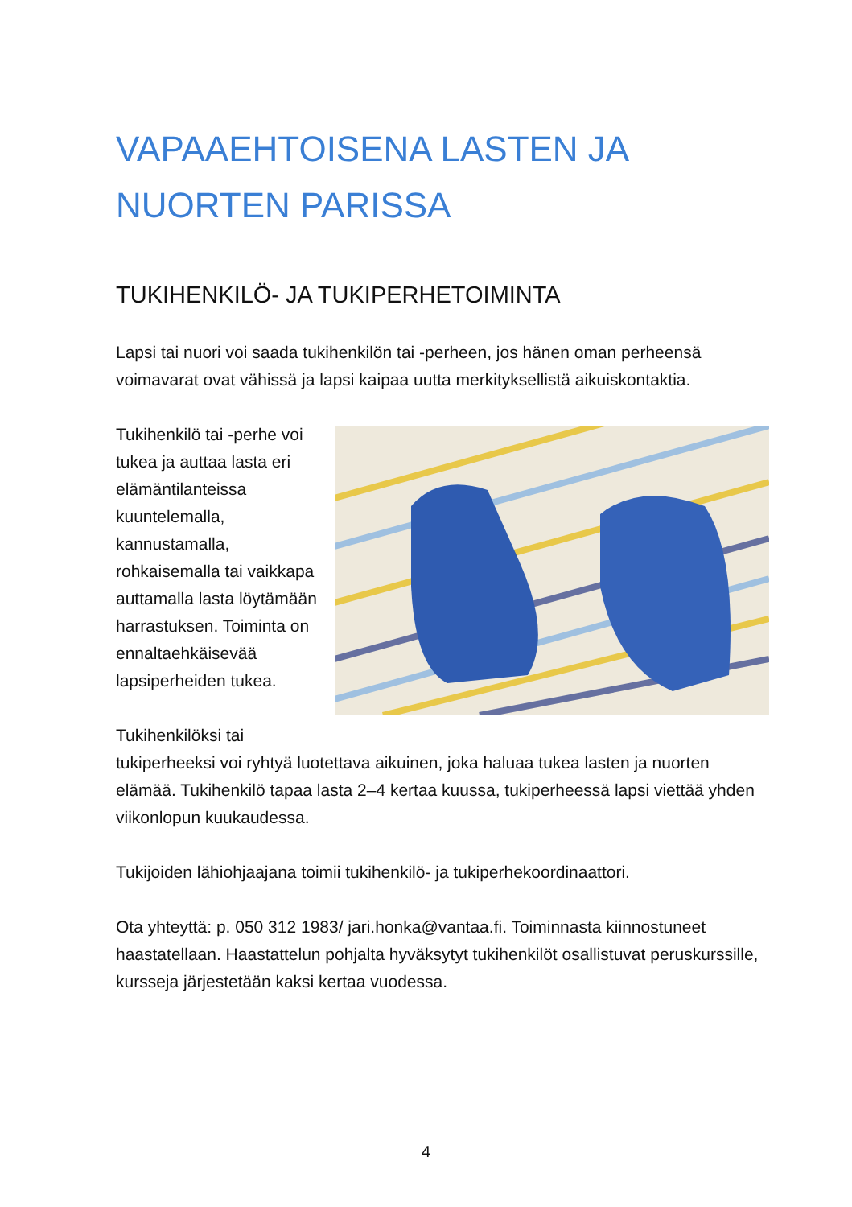VAPAAEHTOISENA LASTEN JA
NUORTEN PARISSA
TUKIHENKILÖ- JA TUKIPERHETOIMINTA
Lapsi tai nuori voi saada tukihenkilön tai -perheen, jos hänen oman perheensä voimavarat ovat vähissä ja lapsi kaipaa uutta merkityksellistä aikuiskontaktia.
Tukihenkilö tai -perhe voi tukea ja auttaa lasta eri elämäntilanteissa kuuntelemalla, kannustamalla, rohkaisemalla tai vaikkapa auttamalla lasta löytämään harrastuksen. Toiminta on ennaltaehkäisevää lapsiperheiden tukea.
Tukihenkilöksi tai tukiperheeksi voi ryhtyä luotettava aikuinen, joka haluaa tukea lasten ja nuorten elämää. Tukihenkilö tapaa lasta 2–4 kertaa kuussa, tukiperheessä lapsi viettää yhden viikonlopun kuukaudessa.
Tukijoiden lähiohjaajana toimii tukihenkilö- ja tukiperhekoordinaattori.
Ota yhteyttä: p. 050 312 1983/ jari.honka@vantaa.fi. Toiminnasta kiinnostuneet haastatellaan. Haastattelun pohjalta hyväksytyt tukihenkilöt osallistuvat peruskurssille, kursseja järjestetään kaksi kertaa vuodessa.
4